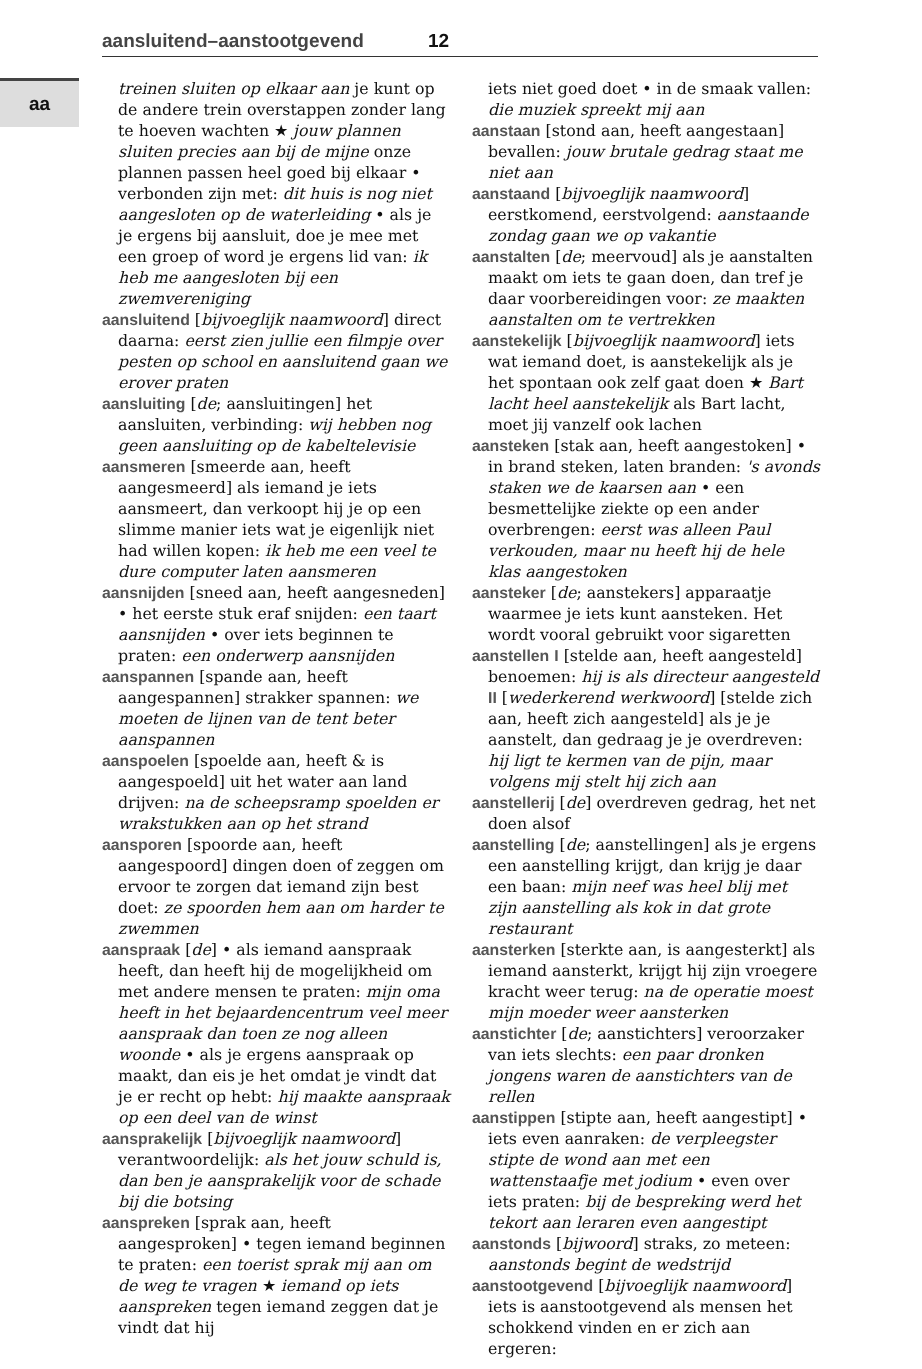aansluitend–aanstootgevend 12
aa
treinen sluiten op elkaar aan je kunt op de andere trein overstappen zonder lang te hoeven wachten ★ jouw plannen sluiten precies aan bij de mijne onze plannen passen heel goed bij elkaar • verbonden zijn met: dit huis is nog niet aangesloten op de waterleiding • als je je ergens bij aansluit, doe je mee met een groep of word je ergens lid van: ik heb me aangesloten bij een zwemvereniging
aansluitend [bijvoeglijk naamwoord] direct daarna: eerst zien jullie een filmpje over pesten op school en aansluitend gaan we erover praten
aansluiting [de; aansluitingen] het aansluiten, verbinding: wij hebben nog geen aansluiting op de kabeltelevisie
aansmeren [smeerde aan, heeft aangesmeerd] als iemand je iets aansmeert, dan verkoopt hij je op een slimme manier iets wat je eigenlijk niet had willen kopen: ik heb me een veel te dure computer laten aansmeren
aansnijden [sneed aan, heeft aangesneden] • het eerste stuk eraf snijden: een taart aansnijden • over iets beginnen te praten: een onderwerp aansnijden
aanspannen [spande aan, heeft aangespannen] strakker spannen: we moeten de lijnen van de tent beter aanspannen
aanspoelen [spoelde aan, heeft & is aangespoeld] uit het water aan land drijven: na de scheepsramp spoelden er wrakstukken aan op het strand
aansporen [spoorde aan, heeft aangespoord] dingen doen of zeggen om ervoor te zorgen dat iemand zijn best doet: ze spoorden hem aan om harder te zwemmen
aanspraak [de] • als iemand aanspraak heeft, dan heeft hij de mogelijkheid om met andere mensen te praten: mijn oma heeft in het bejaardencentrum veel meer aanspraak dan toen ze nog alleen woonde • als je ergens aanspraak op maakt, dan eis je het omdat je vindt dat je er recht op hebt: hij maakte aanspraak op een deel van de winst
aansprakelijk [bijvoeglijk naamwoord] verantwoordelijk: als het jouw schuld is, dan ben je aansprakelijk voor de schade bij die botsing
aanspreken [sprak aan, heeft aangesproken] • tegen iemand beginnen te praten: een toerist sprak mij aan om de weg te vragen ★ iemand op iets aanspreken tegen iemand zeggen dat je vindt dat hij
iets niet goed doet • in de smaak vallen: die muziek spreekt mij aan
aanstaan [stond aan, heeft aangestaan] bevallen: jouw brutale gedrag staat me niet aan
aanstaand [bijvoeglijk naamwoord] eerstkomend, eerstvolgend: aanstaande zondag gaan we op vakantie
aanstalten [de; meervoud] als je aanstalten maakt om iets te gaan doen, dan tref je daar voorbereidingen voor: ze maakten aanstalten om te vertrekken
aanstekelijk [bijvoeglijk naamwoord] iets wat iemand doet, is aanstekelijk als je het spontaan ook zelf gaat doen ★ Bart lacht heel aanstekelijk als Bart lacht, moet jij vanzelf ook lachen
aansteken [stak aan, heeft aangestoken] • in brand steken, laten branden: 's avonds staken we de kaarsen aan • een besmettelijke ziekte op een ander overbrengen: eerst was alleen Paul verkouden, maar nu heeft hij de hele klas aangestoken
aansteker [de; aanstekers] apparaatje waarmee je iets kunt aansteken. Het wordt vooral gebruikt voor sigaretten
aanstellen I [stelde aan, heeft aangesteld] benoemen: hij is als directeur aangesteld II [wederkerend werkwoord] [stelde zich aan, heeft zich aangesteld] als je je aanstelt, dan gedraag je je overdreven: hij ligt te kermen van de pijn, maar volgens mij stelt hij zich aan
aanstellerij [de] overdreven gedrag, het net doen alsof
aanstelling [de; aanstellingen] als je ergens een aanstelling krijgt, dan krijg je daar een baan: mijn neef was heel blij met zijn aanstelling als kok in dat grote restaurant
aansterken [sterkte aan, is aangesterkt] als iemand aansterkt, krijgt hij zijn vroegere kracht weer terug: na de operatie moest mijn moeder weer aansterken
aanstichter [de; aanstichters] veroorzaker van iets slechts: een paar dronken jongens waren de aanstichters van de rellen
aanstippen [stipte aan, heeft aangestipt] • iets even aanraken: de verpleegster stipte de wond aan met een wattenstaafje met jodium • even over iets praten: bij de bespreking werd het tekort aan leraren even aangestipt
aanstonds [bijwoord] straks, zo meteen: aanstonds begint de wedstrijd
aanstootgevend [bijvoeglijk naamwoord] iets is aanstootgevend als mensen het schokkend vinden en er zich aan ergeren: